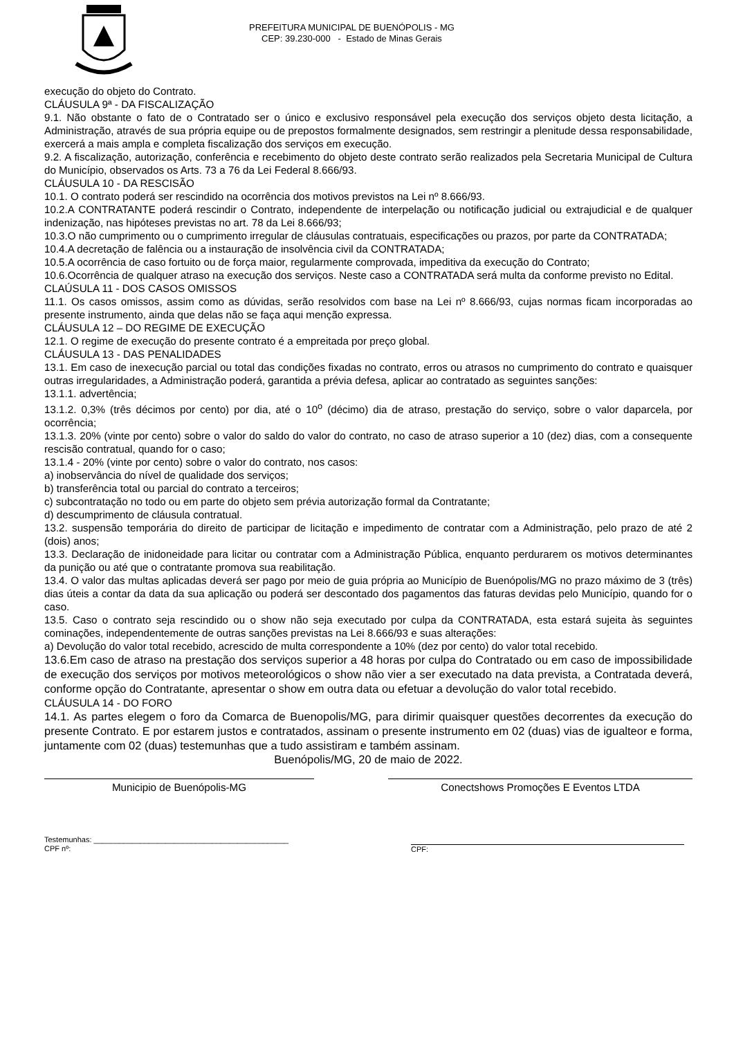PREFEITURA MUNICIPAL DE BUENÓPOLIS - MG
CEP: 39.230-000 - Estado de Minas Gerais
execução do objeto do Contrato.
CLÁUSULA 9ª - DA FISCALIZAÇÃO
9.1. Não obstante o fato de o Contratado ser o único e exclusivo responsável pela execução dos serviços objeto desta licitação, a Administração, através de sua própria equipe ou de prepostos formalmente designados, sem restringir a plenitude dessa responsabilidade, exercerá a mais ampla e completa fiscalização dos serviços em execução.
9.2. A fiscalização, autorização, conferência e recebimento do objeto deste contrato serão realizados pela Secretaria Municipal de Cultura do Município, observados os Arts. 73 a 76 da Lei Federal 8.666/93.
CLÁUSULA 10 - DA RESCISÃO
10.1. O contrato poderá ser rescindido na ocorrência dos motivos previstos na Lei nº 8.666/93.
10.2.A CONTRATANTE poderá rescindir o Contrato, independente de interpelação ou notificação judicial ou extrajudicial e de qualquer indenização, nas hipóteses previstas no art. 78 da Lei 8.666/93;
10.3.O não cumprimento ou o cumprimento irregular de cláusulas contratuais, especificações ou prazos, por parte da CONTRATADA;
10.4.A decretação de falência ou a instauração de insolvência civil da CONTRATADA;
10.5.A ocorrência de caso fortuito ou de força maior, regularmente comprovada, impeditiva da execução do Contrato;
10.6.Ocorrência de qualquer atraso na execução dos serviços. Neste caso a CONTRATADA será multa da conforme previsto no Edital.
CLAÚSULA 11 - DOS CASOS OMISSOS
11.1. Os casos omissos, assim como as dúvidas, serão resolvidos com base na Lei nº 8.666/93, cujas normas ficam incorporadas ao presente instrumento, ainda que delas não se faça aqui menção expressa.
CLÁUSULA 12 – DO REGIME DE EXECUÇÃO
12.1. O regime de execução do presente contrato é a empreitada por preço global.
CLÁUSULA 13 - DAS PENALIDADES
13.1. Em caso de inexecução parcial ou total das condições fixadas no contrato, erros ou atrasos no cumprimento do contrato e quaisquer outras irregularidades, a Administração poderá, garantida a prévia defesa, aplicar ao contratado as seguintes sanções:
13.1.1. advertência;
13.1.2. 0,3% (três décimos por cento) por dia, até o 10<sup>o</sup> (décimo) dia de atraso, prestação do serviço, sobre o valor daparcela, por ocorrência;
13.1.3. 20% (vinte por cento) sobre o valor do saldo do valor do contrato, no caso de atraso superior a 10 (dez) dias, com a consequente rescisão contratual, quando for o caso;
13.1.4 - 20% (vinte por cento) sobre o valor do contrato, nos casos:
a) inobservância do nível de qualidade dos serviços;
b) transferência total ou parcial do contrato a terceiros;
c) subcontratação no todo ou em parte do objeto sem prévia autorização formal da Contratante;
d) descumprimento de cláusula contratual.
13.2. suspensão temporária do direito de participar de licitação e impedimento de contratar com a Administração, pelo prazo de até 2 (dois) anos;
13.3. Declaração de inidoneidade para licitar ou contratar com a Administração Pública, enquanto perdurarem os motivos determinantes da punição ou até que o contratante promova sua reabilitação.
13.4. O valor das multas aplicadas deverá ser pago por meio de guia própria ao Município de Buenópolis/MG no prazo máximo de 3 (três) dias úteis a contar da data da sua aplicação ou poderá ser descontado dos pagamentos das faturas devidas pelo Município, quando for o caso.
13.5. Caso o contrato seja rescindido ou o show não seja executado por culpa da CONTRATADA, esta estará sujeita às seguintes cominações, independentemente de outras sanções previstas na Lei 8.666/93 e suas alterações:
a) Devolução do valor total recebido, acrescido de multa correspondente a 10% (dez por cento) do valor total recebido.
13.6.Em caso de atraso na prestação dos serviços superior a 48 horas por culpa do Contratado ou em caso de impossibilidade de execução dos serviços por motivos meteorológicos o show não vier a ser executado na data prevista, a Contratada deverá, conforme opção do Contratante, apresentar o show em outra data ou efetuar a devolução do valor total recebido.
CLÁUSULA 14 - DO FORO
14.1. As partes elegem o foro da Comarca de Buenopolis/MG, para dirimir quaisquer questões decorrentes da execução do presente Contrato. E por estarem justos e contratados, assinam o presente instrumento em 02 (duas) vias de igualteor e forma, juntamente com 02 (duas) testemunhas que a tudo assistiram e também assinam.
Buenópolis/MG, 20 de maio de 2022.
Municipio de Buenópolis-MG Conectshows Promoções E Eventos LTDA
Testemunhas: ______________________________________________
CPF nº:
CPF: